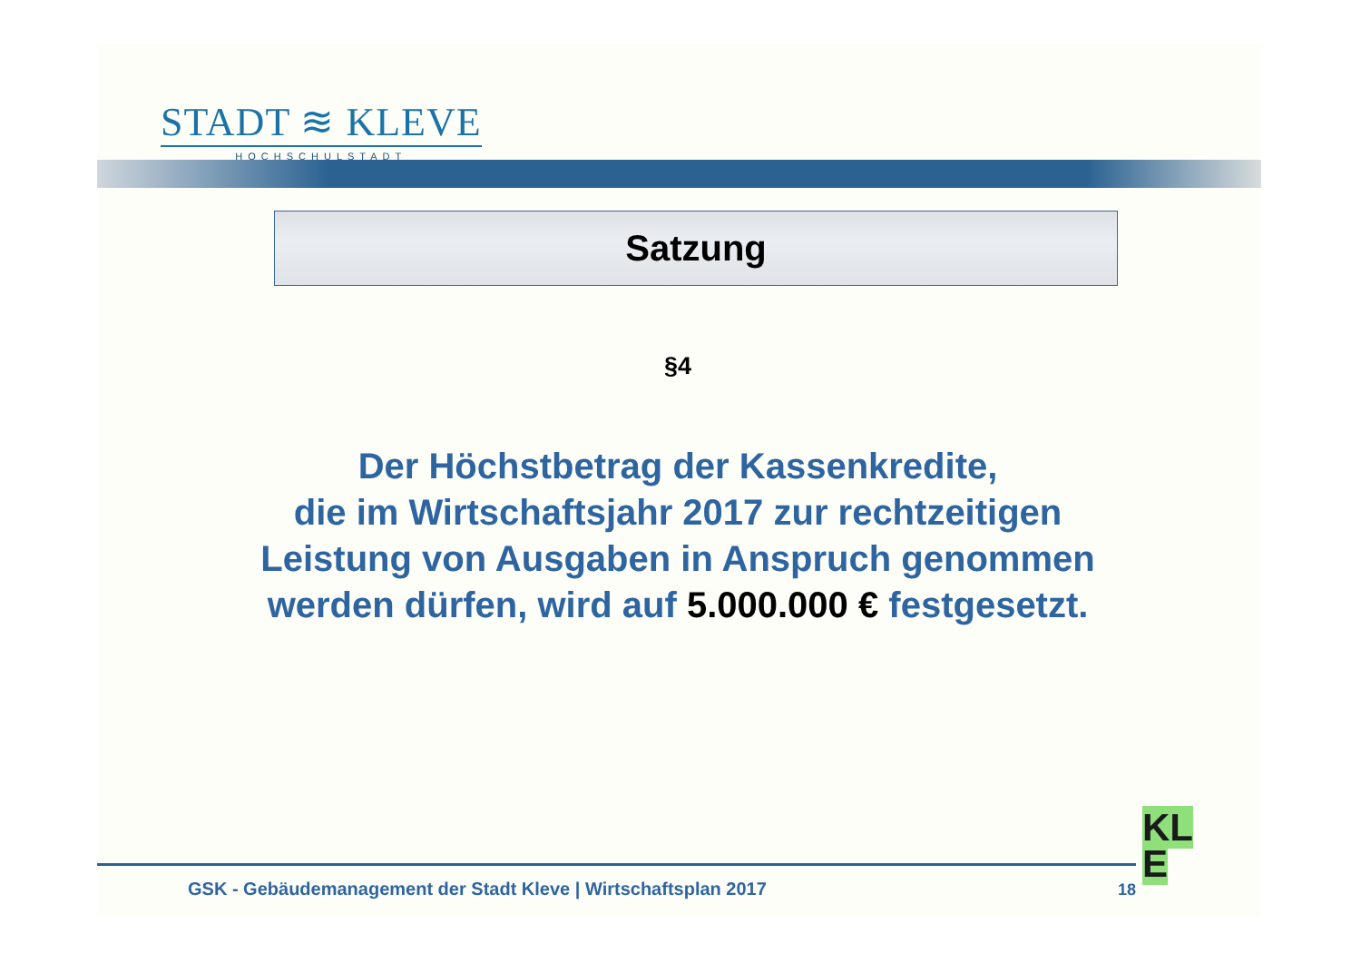STADT ≋ KLEVE
HOCHSCHULSTADT
Satzung
§4
Der Höchstbetrag der Kassenkredite,
die im Wirtschaftsjahr 2017 zur rechtzeitigen
Leistung von Ausgaben in Anspruch genommen
werden dürfen, wird auf 5.000.000 € festgesetzt.
GSK - Gebäudemanagement der Stadt Kleve | Wirtschaftsplan 2017
18
KL
E